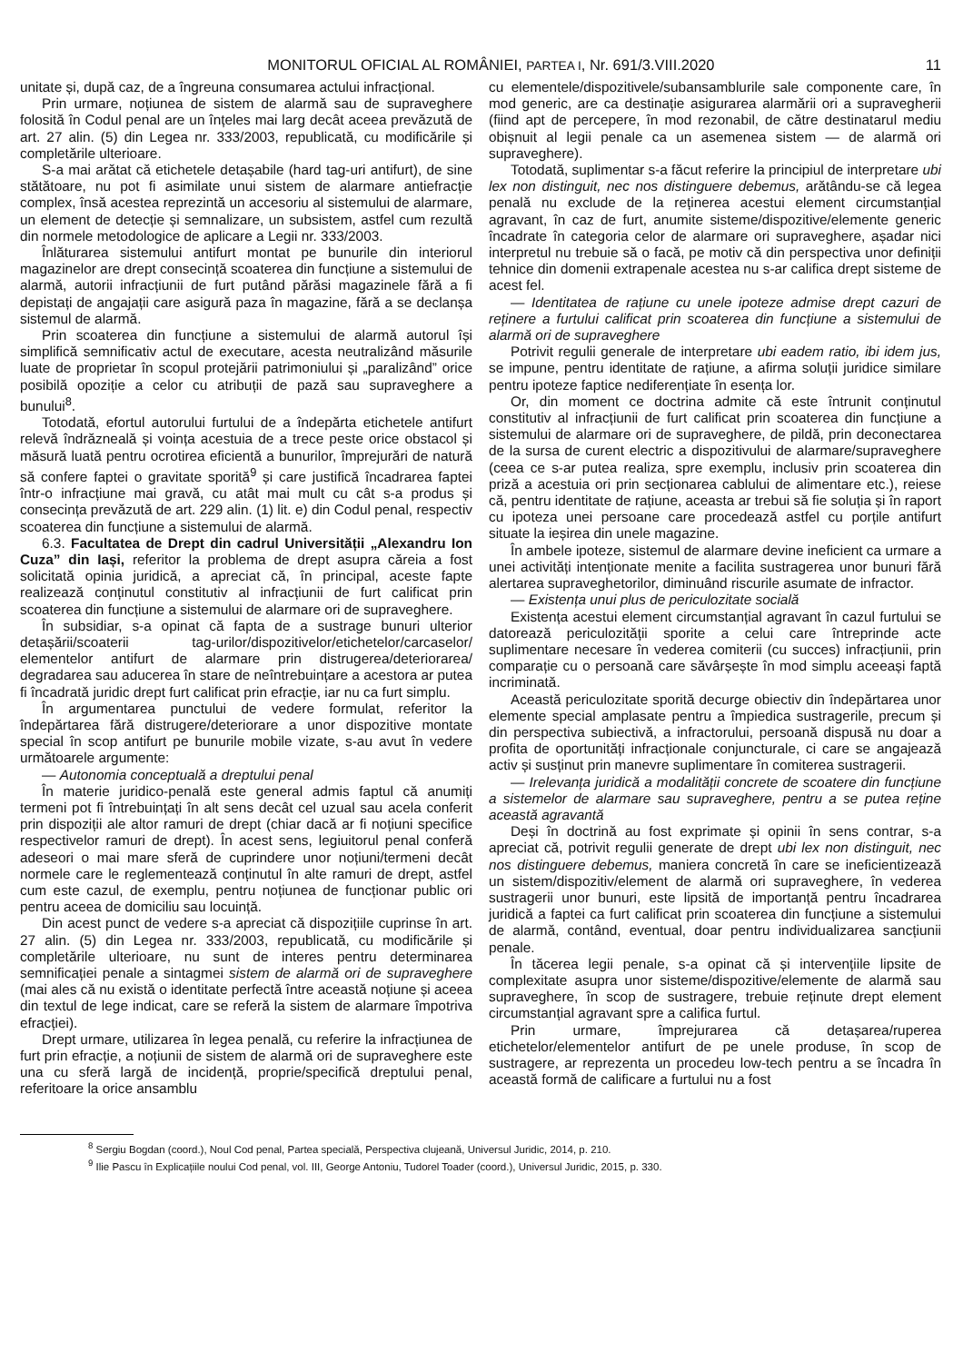MONITORUL OFICIAL AL ROMÂNIEI, PARTEA I, Nr. 691/3.VIII.2020 11
unitate și, după caz, de a îngreuna consumarea actului infracțional.
Prin urmare, noțiunea de sistem de alarmă sau de supraveghere folosită în Codul penal are un înțeles mai larg decât aceea prevăzută de art. 27 alin. (5) din Legea nr. 333/2003, republicată, cu modificările și completările ulterioare.
S-a mai arătat că etichetele detașabile (hard tag-uri antifurt), de sine stătătoare, nu pot fi asimilate unui sistem de alarmare antiefracție complex, însă acestea reprezintă un accesoriu al sistemului de alarmare, un element de detecție și semnalizare, un subsistem, astfel cum rezultă din normele metodologice de aplicare a Legii nr. 333/2003.
Înlăturarea sistemului antifurt montat pe bunurile din interiorul magazinelor are drept consecință scoaterea din funcțiune a sistemului de alarmă, autorii infracțiunii de furt putând părăsi magazinele fără a fi depistați de angajații care asigură paza în magazine, fără a se declanșa sistemul de alarmă.
Prin scoaterea din funcțiune a sistemului de alarmă autorul își simplifică semnificativ actul de executare, acesta neutralizând măsurile luate de proprietar în scopul protejării patrimoniului și „paralizând” orice posibilă opoziție a celor cu atribuții de pază sau supraveghere a bunului<sup>8</sup>.
Totodată, efortul autorului furtului de a îndepărta etichetele antifurt relevă îndrăzneală și voința acestuia de a trece peste orice obstacol și măsură luată pentru ocrotirea eficientă a bunurilor, împrejurări de natură să confere faptei o gravitate sporită<sup>9</sup> și care justifică încadrarea faptei într-o infracțiune mai gravă, cu atât mai mult cu cât s-a produs și consecința prevăzută de art. 229 alin. (1) lit. e) din Codul penal, respectiv scoaterea din funcțiune a sistemului de alarmă.
6.3. Facultatea de Drept din cadrul Universității „Alexandru Ion Cuza” din Iași, referitor la problema de drept asupra căreia a fost solicitată opinia juridică, a apreciat că, în principal, aceste fapte realizează conținutul constitutiv al infracțiunii de furt calificat prin scoaterea din funcțiune a sistemului de alarmare ori de supraveghere.
În subsidiar, s-a opinat că fapta de a sustrage bunuri ulterior detașării/scoaterii tag-urilor/dispozitivelor/etichetelor/carcaselor/ elementelor antifurt de alarmare prin distrugerea/deteriorarea/ degradarea sau aducerea în stare de neîntrebuințare a acestora ar putea fi încadrată juridic drept furt calificat prin efracție, iar nu ca furt simplu.
În argumentarea punctului de vedere formulat, referitor la îndepărtarea fără distrugere/deteriorare a unor dispozitive montate special în scop antifurt pe bunurile mobile vizate, s-au avut în vedere următoarele argumente:
— Autonomia conceptuală a dreptului penal
În materie juridico-penală este general admis faptul că anumiți termeni pot fi întrebuințați în alt sens decât cel uzual sau acela conferit prin dispoziții ale altor ramuri de drept (chiar dacă ar fi noțiuni specifice respectivelor ramuri de drept). În acest sens, legiuitorul penal conferă adeseori o mai mare sferă de cuprindere unor noțiuni/termeni decât normele care le reglementează conținutul în alte ramuri de drept, astfel cum este cazul, de exemplu, pentru noțiunea de funcționar public ori pentru aceea de domiciliu sau locuință.
Din acest punct de vedere s-a apreciat că dispozițiile cuprinse în art. 27 alin. (5) din Legea nr. 333/2003, republicată, cu modificările și completările ulterioare, nu sunt de interes pentru determinarea semnificației penale a sintagmei sistem de alarmă ori de supraveghere (mai ales că nu există o identitate perfectă între această noțiune și aceea din textul de lege indicat, care se referă la sistem de alarmare împotriva efracției).
Drept urmare, utilizarea în legea penală, cu referire la infracțiunea de furt prin efracție, a noțiunii de sistem de alarmă ori de supraveghere este una cu sferă largă de incidență, proprie/specifică dreptului penal, referitoare la orice ansamblu
cu elementele/dispozitivele/subansamblurile sale componente care, în mod generic, are ca destinație asigurarea alarmării ori a supravegherii (fiind apt de percepere, în mod rezonabil, de către destinatarul mediu obișnuit al legii penale ca un asemenea sistem — de alarmă ori supraveghere).
Totodată, suplimentar s-a făcut referire la principiul de interpretare ubi lex non distinguit, nec nos distinguere debemus, arătându-se că legea penală nu exclude de la reținerea acestui element circumstanțial agravant, în caz de furt, anumite sisteme/dispozitive/elemente generic încadrate în categoria celor de alarmare ori supraveghere, așadar nici interpretul nu trebuie să o facă, pe motiv că din perspectiva unor definiții tehnice din domenii extrapenale acestea nu s-ar califica drept sisteme de acest fel.
— Identitatea de rațiune cu unele ipoteze admise drept cazuri de reținere a furtului calificat prin scoaterea din funcțiune a sistemului de alarmă ori de supraveghere
Potrivit regulii generale de interpretare ubi eadem ratio, ibi idem jus, se impune, pentru identitate de rațiune, a afirma soluții juridice similare pentru ipoteze faptice nediferențiate în esența lor.
Or, din moment ce doctrina admite că este întrunit conținutul constitutiv al infracțiunii de furt calificat prin scoaterea din funcțiune a sistemului de alarmare ori de supraveghere, de pildă, prin deconectarea de la sursa de curent electric a dispozitivului de alarmare/supraveghere (ceea ce s-ar putea realiza, spre exemplu, inclusiv prin scoaterea din priză a acestuia ori prin secționarea cablului de alimentare etc.), reiese că, pentru identitate de rațiune, aceasta ar trebui să fie soluția și în raport cu ipoteza unei persoane care procedează astfel cu porțile antifurt situate la ieșirea din unele magazine.
În ambele ipoteze, sistemul de alarmare devine ineficient ca urmare a unei activități intenționate menite a facilita sustragerea unor bunuri fără alertarea supraveghetorilor, diminuând riscurile asumate de infractor.
— Existența unui plus de periculozitate socială
Existența acestui element circumstanțial agravant în cazul furtului se datorează periculozității sporite a celui care întreprinde acte suplimentare necesare în vederea comiterii (cu succes) infracțiunii, prin comparație cu o persoană care săvârșește în mod simplu aceeași faptă incriminată.
Această periculozitate sporită decurge obiectiv din îndepărtarea unor elemente special amplasate pentru a împiedica sustragerile, precum și din perspectiva subiectivă, a infractorului, persoană dispusă nu doar a profita de oportunități infracționale conjuncturale, ci care se angajează activ și susținut prin manevre suplimentare în comiterea sustragerii.
— Irelevanța juridică a modalității concrete de scoatere din funcțiune a sistemelor de alarmare sau supraveghere, pentru a se putea reține această agravantă
Deși în doctrină au fost exprimate și opinii în sens contrar, s-a apreciat că, potrivit regulii generate de drept ubi lex non distinguit, nec nos distinguere debemus, maniera concretă în care se ineficientizează un sistem/dispozitiv/element de alarmă ori supraveghere, în vederea sustragerii unor bunuri, este lipsită de importanță pentru încadrarea juridică a faptei ca furt calificat prin scoaterea din funcțiune a sistemului de alarmă, contând, eventual, doar pentru individualizarea sancțiunii penale.
În tăcerea legii penale, s-a opinat că și intervențiile lipsite de complexitate asupra unor sisteme/dispozitive/elemente de alarmă sau supraveghere, în scop de sustragere, trebuie reținute drept element circumstanțial agravant spre a califica furtul.
Prin urmare, împrejurarea că detașarea/ruperea etichetelor/elementelor antifurt de pe unele produse, în scop de sustragere, ar reprezenta un procedeu low-tech pentru a se încadra în această formă de calificare a furtului nu a fost
<sup>8</sup> Sergiu Bogdan (coord.), Noul Cod penal, Partea specială, Perspectiva clujeană, Universul Juridic, 2014, p. 210.
<sup>9</sup> Ilie Pascu în Explicațiile noului Cod penal, vol. III, George Antoniu, Tudorel Toader (coord.), Universul Juridic, 2015, p. 330.